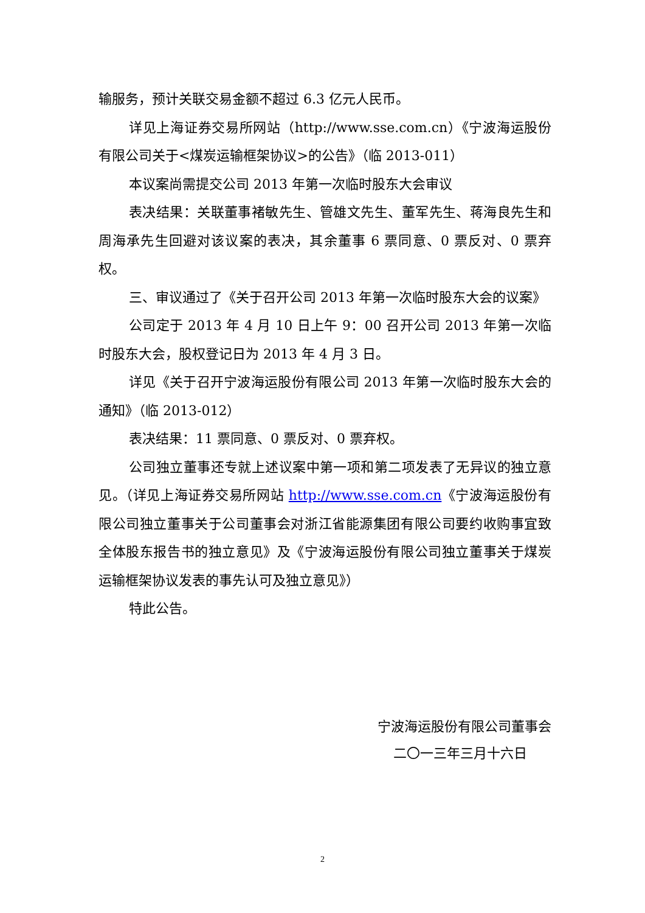输服务，预计关联交易金额不超过 6.3 亿元人民币。
详见上海证券交易所网站（http://www.sse.com.cn）《宁波海运股份有限公司关于<煤炭运输框架协议>的公告》（临 2013-011）
本议案尚需提交公司 2013 年第一次临时股东大会审议
表决结果：关联董事褚敏先生、管雄文先生、董军先生、蒋海良先生和周海承先生回避对该议案的表决，其余董事 6 票同意、0 票反对、0 票弃权。
三、审议通过了《关于召开公司 2013 年第一次临时股东大会的议案》
公司定于 2013 年 4 月 10 日上午 9：00 召开公司 2013 年第一次临时股东大会，股权登记日为 2013 年 4 月 3 日。
详见《关于召开宁波海运股份有限公司 2013 年第一次临时股东大会的通知》（临 2013-012）
表决结果：11 票同意、0 票反对、0 票弃权。
公司独立董事还专就上述议案中第一项和第二项发表了无异议的独立意见。（详见上海证券交易所网站 http://www.sse.com.cn《宁波海运股份有限公司独立董事关于公司董事会对浙江省能源集团有限公司要约收购事宜致全体股东报告书的独立意见》及《宁波海运股份有限公司独立董事关于煤炭运输框架协议发表的事先认可及独立意见》）
特此公告。
宁波海运股份有限公司董事会
二〇一三年三月十六日
2